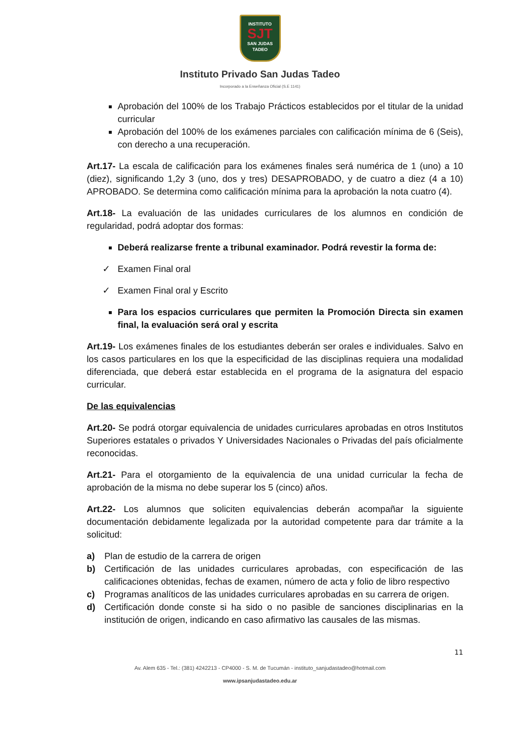INSTITUTO
SJT
SAN JUDAS TADEO
Instituto Privado San Judas Tadeo
Incorporado a la Enseñanza Oficial (S.E 1141)
Aprobación del 100% de los Trabajo Prácticos establecidos por el titular de la unidad curricular
Aprobación del 100% de los exámenes parciales con calificación mínima de 6 (Seis), con derecho a una recuperación.
Art.17- La escala de calificación para los exámenes finales será numérica de 1 (uno) a 10 (diez), significando 1,2y 3 (uno, dos y tres) DESAPROBADO, y de cuatro a diez (4 a 10) APROBADO. Se determina como calificación mínima para la aprobación la nota cuatro (4).
Art.18- La evaluación de las unidades curriculares de los alumnos en condición de regularidad, podrá adoptar dos formas:
Deberá realizarse frente a tribunal examinador. Podrá revestir la forma de:
✓ Examen Final oral
✓ Examen Final oral y Escrito
Para los espacios curriculares que permiten la Promoción Directa sin examen final, la evaluación será oral y escrita
Art.19- Los exámenes finales de los estudiantes deberán ser orales e individuales. Salvo en los casos particulares en los que la especificidad de las disciplinas requiera una modalidad diferenciada, que deberá estar establecida en el programa de la asignatura del espacio curricular.
De las equivalencias
Art.20- Se podrá otorgar equivalencia de unidades curriculares aprobadas en otros Institutos Superiores estatales o privados Y Universidades Nacionales o Privadas del país oficialmente reconocidas.
Art.21- Para el otorgamiento de la equivalencia de una unidad curricular la fecha de aprobación de la misma no debe superar los 5 (cinco) años.
Art.22- Los alumnos que soliciten equivalencias deberán acompañar la siguiente documentación debidamente legalizada por la autoridad competente para dar trámite a la solicitud:
a) Plan de estudio de la carrera de origen
b) Certificación de las unidades curriculares aprobadas, con especificación de las calificaciones obtenidas, fechas de examen, número de acta y folio de libro respectivo
c) Programas analíticos de las unidades curriculares aprobadas en su carrera de origen.
d) Certificación donde conste si ha sido o no pasible de sanciones disciplinarias en la institución de origen, indicando en caso afirmativo las causales de las mismas.
11
Av. Alem 635 - Tel.: (381) 4242213 - CP4000 - S. M. de Tucumán - instituto_sanjudastadeo@hotmail.com
www.ipsanjudastadeo.edu.ar